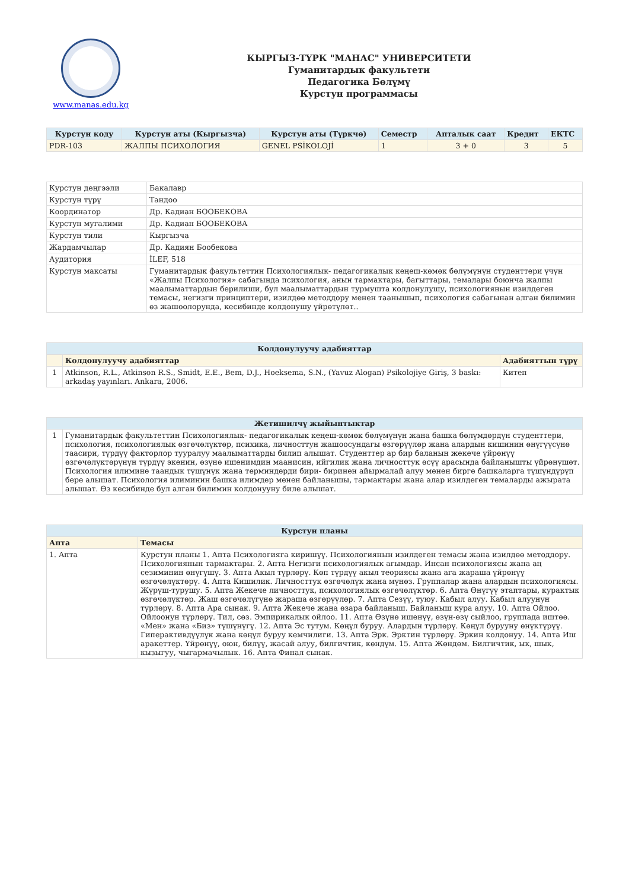www.manas.edu.kg
КЫРГЫЗ-ТҮРК "МАНАС" УНИВЕРСИТЕТИ
Гуманитардык факультети
Педагогика Бөлүмү
Курстун программасы
| Курстун коду | Курстун аты (Кыргызча) | Курстун аты (Түркчө) | Семестр | Апталык саат | Кредит | ЕКТС |
| --- | --- | --- | --- | --- | --- | --- |
| PDR-103 | ЖАЛПЫ ПСИХОЛОГИЯ | GENEL PSİKOLOJİ | 1 | 3 + 0 | 3 | 5 |
| Курстун деңгээли | Бакалавр |
| Курстун түрү | Тандоо |
| Координатор | Др. Кадиан БООБЕКОВА |
| Курстун мугалими | Др. Кадиан БООБЕКОВА |
| Курстун тили | Кыргызча |
| Жардамчылар | Др. Кадиян Бообекова |
| Аудитория | İLEF, 518 |
| Курстун максаты | Гуманитардык факультеттин Психологиялык- педагогикалык кеңеш-көмөк бөлүмүнүн студенттери үчүн «Жалпы Психология» сабагында психология, анын тармактары, багыттары, темалары боюнча жалпы маалыматтардын берилиши, бул маалыматтардын турмушта колдонулушу, психологиянын изилдеген темасы, негизги принциптери, изилдөө методдору менен таанышып, психология сабагынан алган билимин өз жашоолорунда, кесибинде колдонушу үйрөтүлөт.. |
| Колдонулуучу адабияттар | | |
| --- | --- | --- |
| | Колдонулуучу адабияттар | Адабияттын түрү |
| 1 | Atkinson, R.L., Atkinson R.S., Smidt, E.E., Bem, D.J., Hoeksema, S.N., (Yavuz Alogan) Psikolojiye Giriş, 3 baskı: arkadaş yayınları. Ankara, 2006. | Китеп |
| Жетишилчү жыйынтыктар | |
| --- | --- |
| 1 | Гуманитардык факультеттин Психологиялык- педагогикалык кеңеш-көмөк бөлүмүнүн жана башка бөлүмдөрдүн студенттери, психология, психологиялык өзгөчөлүктөр, психика, личносттун жашоосундагы өзгөрүүлөр жана алардын кишинин өнүгүүсүнө таасири, түрдүү факторлор тууралуу маалыматтарды билип алышат. Студенттер ар бир баланын жекече үйрөнүү өзгөчөлүктөрүнүн түрдүү экенин, өзүнө ишенимдин маанисин, ийгилик жана личносттук өсүү арасында байланышты үйрөнүшөт. Психология илимине таандык түшүнүк жана терминдерди бири- биринен айырмалай алуу менен бирге башкаларга түшүндүрүп бере алышат. Психология илиминин башка илимдер менен байланышы, тармактары жана алар изилдеген темаларды ажырата алышат. Өз кесибинде бул алган билимин колдонууну биле алышат. |
| Курстун планы | |
| --- | --- |
| Апта | Темасы |
| 1. Апта | Курстун планы 1. Апта Психологияга киришүү. Психологиянын изилдеген темасы жана изилдөө методдору. Психологиянын тармактары. 2. Апта Негизги психологиялык агымдар. Инсан психологиясы жана аң сезиминин өнүгүшү. 3. Апта Акыл түрлөрү. Көп түрдүү акыл теориясы жана ага жараша үйрөнүү өзгөчөлүктөрү. 4. Апта Кишилик. Личносттук өзгөчөлүк жана мүнөз. Группалар жана алардын психологиясы. Жүрүш-турушу. 5. Апта Жекече личносттук, психологиялык өзгөчөлүктөр. 6. Апта Өнүгүү этаптары, курактык өзгөчөлүктөр. Жаш өзгөчөлүгүнө жараша өзгөрүүлөр. 7. Апта Сезүү, туюу. Кабыл алуу. Кабыл алуунун түрлөрү. 8. Апта Ара сынак. 9. Апта Жекече жана өзара байланыш. Байланыш кура алуу. 10. Апта Ойлоо. Ойлоонун түрлөрү. Тил, сөз. Эмпирикалык ойлоо. 11. Апта Өзүнө ишенүү, өзүн-өзү сыйлоо, группада иштөө. «Мен» жана «Биз» түшүнүгү. 12. Апта Эс тутум. Көңүл буруу. Алардын түрлөрү. Көңүл бурууну өнүктүрүү. Гиперактивдүүлүк жана көңүл буруу кемчилиги. 13. Апта Эрк. Эрктин түрлөрү. Эркин колдонуу. 14. Апта Иш аракеттер. Үйрөнүү, оюн, билүү, жасай алуу, билгичтик, көндүм. 15. Апта Жөндөм. Билгичтик, ык, шык, кызыгуу, чыгармачылык. 16. Апта Финал сынак. |